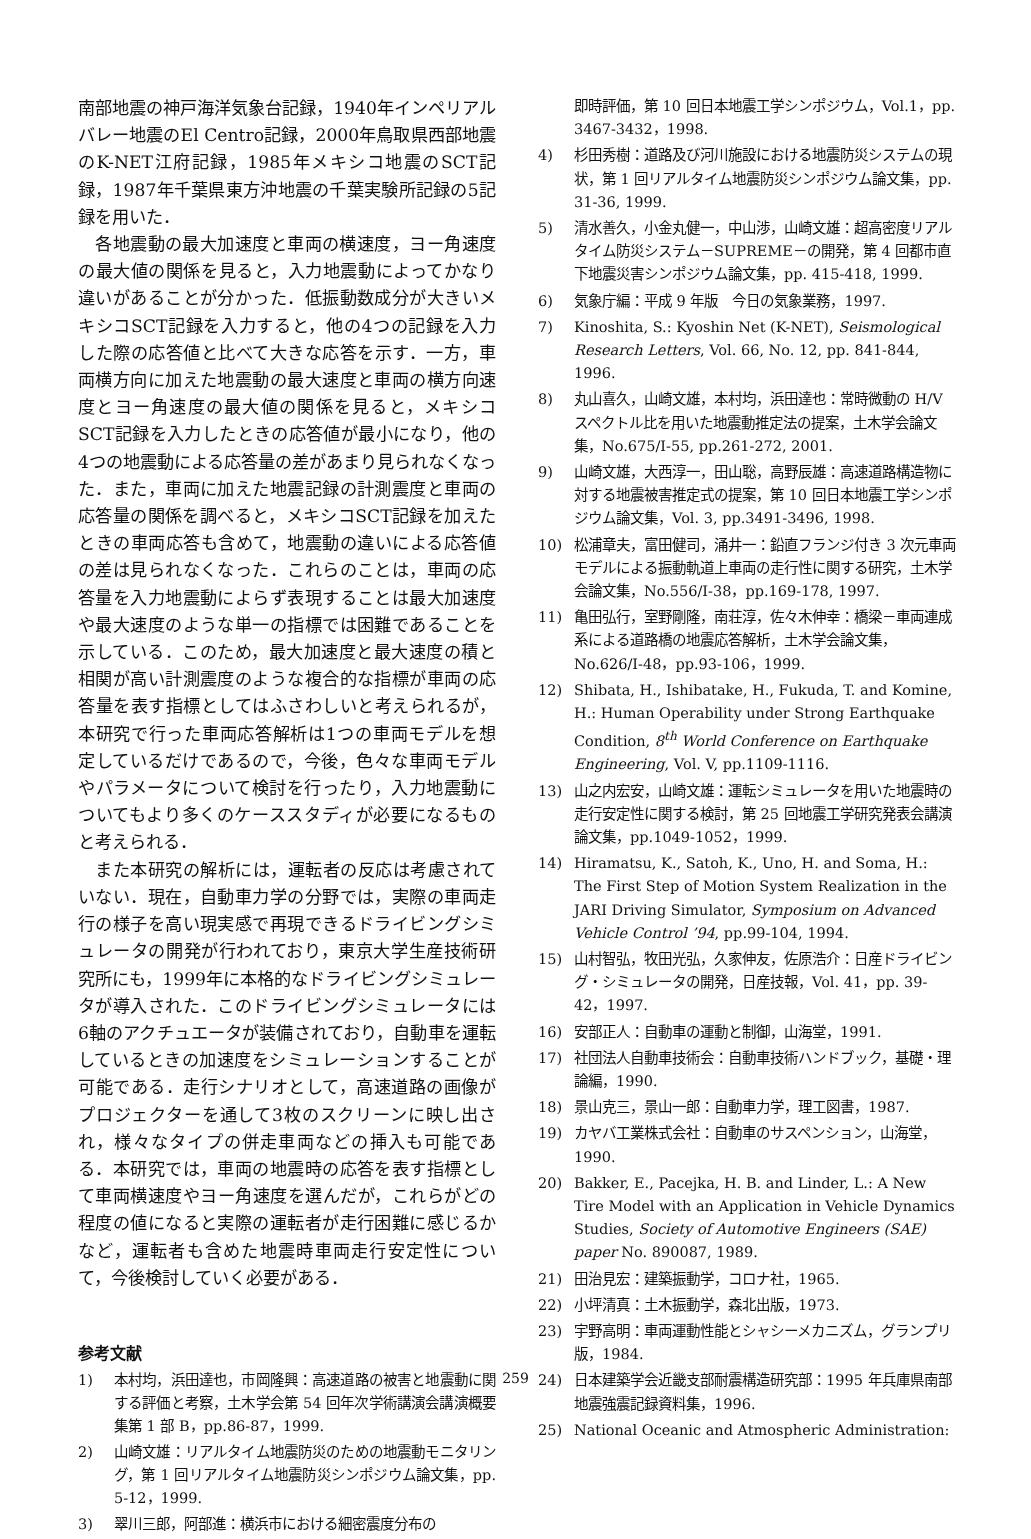南部地震の神戸海洋気象台記録，1940年インペリアルバレー地震のEl Centro記録，2000年鳥取県西部地震のK-NET江府記録，1985年メキシコ地震のSCT記録，1987年千葉県東方沖地震の千葉実験所記録の5記録を用いた．
各地震動の最大加速度と車両の横速度，ヨー角速度の最大値の関係を見ると，入力地震動によってかなり違いがあることが分かった．低振動数成分が大きいメキシコSCT記録を入力すると，他の4つの記録を入力した際の応答値と比べて大きな応答を示す．一方，車両横方向に加えた地震動の最大速度と車両の横方向速度とヨー角速度の最大値の関係を見ると，メキシコSCT記録を入力したときの応答値が最小になり，他の4つの地震動による応答量の差があまり見られなくなった．また，車両に加えた地震記録の計測震度と車両の応答量の関係を調べると，メキシコSCT記録を加えたときの車両応答も含めて，地震動の違いによる応答値の差は見られなくなった．これらのことは，車両の応答量を入力地震動によらず表現することは最大加速度や最大速度のような単一の指標では困難であることを示している．このため，最大加速度と最大速度の積と相関が高い計測震度のような複合的な指標が車両の応答量を表す指標としてはふさわしいと考えられるが，本研究で行った車両応答解析は1つの車両モデルを想定しているだけであるので，今後，色々な車両モデルやパラメータについて検討を行ったり，入力地震動についてもより多くのケーススタディが必要になるものと考えられる．
また本研究の解析には，運転者の反応は考慮されていない．現在，自動車力学の分野では，実際の車両走行の様子を高い現実感で再現できるドライビングシミュレータの開発が行われており，東京大学生産技術研究所にも，1999年に本格的なドライビングシミュレータが導入された．このドライビングシミュレータには6軸のアクチュエータが装備されており，自動車を運転しているときの加速度をシミュレーションすることが可能である．走行シナリオとして，高速道路の画像がプロジェクターを通して3枚のスクリーンに映し出され，様々なタイプの併走車両などの挿入も可能である．本研究では，車両の地震時の応答を表す指標として車両横速度やヨー角速度を選んだが，これらがどの程度の値になると実際の運転者が走行困難に感じるかなど，運転者も含めた地震時車両走行安定性について，今後検討していく必要がある．
参考文献
1) 本村均，浜田達也，市岡隆興：高速道路の被害と地震動に関する評価と考察，土木学会第 54 回年次学術講演会講演概要集第 1 部 B，pp.86-87，1999.
2) 山崎文雄：リアルタイム地震防災のための地震動モニタリング，第 1 回リアルタイム地震防災シンポジウム論文集，pp. 5-12，1999.
3) 翠川三郎，阿部進：横浜市における細密震度分布の
即時評価，第 10 回日本地震工学シンポジウム，Vol.1，pp. 3467-3432，1998.
4) 杉田秀樹：道路及び河川施設における地震防災システムの現状，第 1 回リアルタイム地震防災シンポジウム論文集，pp. 31-36, 1999.
5) 清水善久，小金丸健一，中山渉，山崎文雄：超高密度リアルタイム防災システム－SUPREME－の開発，第 4 回都市直下地震災害シンポジウム論文集，pp. 415-418, 1999.
6) 気象庁編：平成 9 年版　今日の気象業務，1997.
7) Kinoshita, S.: Kyoshin Net (K-NET), Seismological Research Letters, Vol. 66, No. 12, pp. 841-844, 1996.
8) 丸山喜久，山崎文雄，本村均，浜田達也：常時微動の H/V スペクトル比を用いた地震動推定法の提案，土木学会論文集，No.675/I-55, pp.261-272, 2001.
9) 山崎文雄，大西淳一，田山聡，高野辰雄：高速道路構造物に対する地震被害推定式の提案，第 10 回日本地震工学シンポジウム論文集，Vol. 3, pp.3491-3496, 1998.
10) 松浦章夫，富田健司，涌井一：鉛直フランジ付き 3 次元車両モデルによる振動軌道上車両の走行性に関する研究，土木学会論文集，No.556/I-38，pp.169-178, 1997.
11) 亀田弘行，室野剛隆，南荘淳，佐々木伸幸：橋梁－車両連成系による道路橋の地震応答解析，土木学会論文集，No.626/I-48，pp.93-106，1999.
12) Shibata, H., Ishibatake, H., Fukuda, T. and Komine, H.: Human Operability under Strong Earthquake Condition, 8<sup>th</sup> World Conference on Earthquake Engineering, Vol. V, pp.1109-1116.
13) 山之内宏安，山崎文雄：運転シミュレータを用いた地震時の走行安定性に関する検討，第 25 回地震工学研究発表会講演論文集，pp.1049-1052，1999.
14) Hiramatsu, K., Satoh, K., Uno, H. and Soma, H.: The First Step of Motion System Realization in the JARI Driving Simulator, Symposium on Advanced Vehicle Control ’94, pp.99-104, 1994.
15) 山村智弘，牧田光弘，久家伸友，佐原浩介：日産ドライビング・シミュレータの開発，日産技報，Vol. 41，pp. 39-42，1997.
16) 安部正人：自動車の運動と制御，山海堂，1991.
17) 社団法人自動車技術会：自動車技術ハンドブック，基礎・理論編，1990.
18) 景山克三，景山一郎：自動車力学，理工図書，1987.
19) カヤバ工業株式会社：自動車のサスペンション，山海堂，1990.
20) Bakker, E., Pacejka, H. B. and Linder, L.: A New Tire Model with an Application in Vehicle Dynamics Studies, Society of Automotive Engineers (SAE) paper No. 890087, 1989.
21) 田治見宏：建築振動学，コロナ社，1965.
22) 小坪清真：土木振動学，森北出版，1973.
23) 宇野高明：車両運動性能とシャシーメカニズム，グランプリ版，1984.
24) 日本建築学会近畿支部耐震構造研究部：1995 年兵庫県南部地震強震記録資料集，1996.
25) National Oceanic and Atmospheric Administration:
259